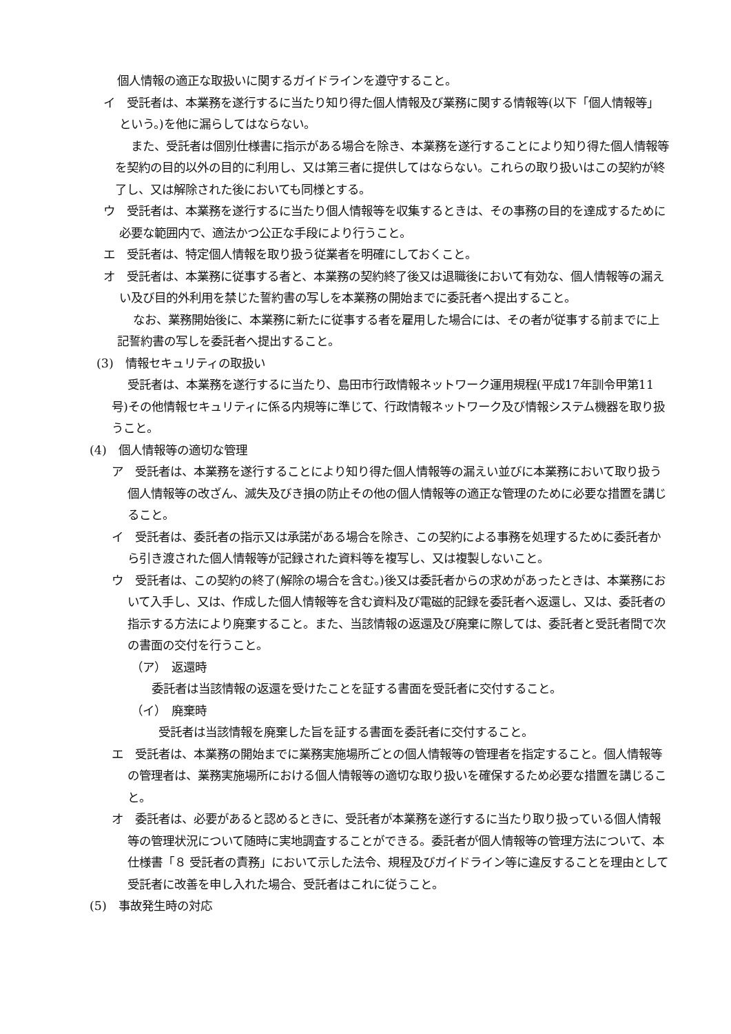個人情報の適正な取扱いに関するガイドラインを遵守すること。
イ　受託者は、本業務を遂行するに当たり知り得た個人情報及び業務に関する情報等(以下「個人情報等」という。)を他に漏らしてはならない。
また、受託者は個別仕様書に指示がある場合を除き、本業務を遂行することにより知り得た個人情報等を契約の目的以外の目的に利用し、又は第三者に提供してはならない。これらの取り扱いはこの契約が終了し、又は解除された後においても同様とする。
ウ　受託者は、本業務を遂行するに当たり個人情報等を収集するときは、その事務の目的を達成するために必要な範囲内で、適法かつ公正な手段により行うこと。
エ　受託者は、特定個人情報を取り扱う従業者を明確にしておくこと。
オ　受託者は、本業務に従事する者と、本業務の契約終了後又は退職後において有効な、個人情報等の漏えい及び目的外利用を禁じた誓約書の写しを本業務の開始までに委託者へ提出すること。
なお、業務開始後に、本業務に新たに従事する者を雇用した場合には、その者が従事する前までに上記誓約書の写しを委託者へ提出すること。
(3)　情報セキュリティの取扱い
受託者は、本業務を遂行するに当たり、島田市行政情報ネットワーク運用規程(平成17年訓令甲第11号)その他情報セキュリティに係る内規等に準じて、行政情報ネットワーク及び情報システム機器を取り扱うこと。
(4)　個人情報等の適切な管理
ア　受託者は、本業務を遂行することにより知り得た個人情報等の漏えい並びに本業務において取り扱う個人情報等の改ざん、滅失及びき損の防止その他の個人情報等の適正な管理のために必要な措置を講じること。
イ　受託者は、委託者の指示又は承諾がある場合を除き、この契約による事務を処理するために委託者から引き渡された個人情報等が記録された資料等を複写し、又は複製しないこと。
ウ　受託者は、この契約の終了(解除の場合を含む。)後又は委託者からの求めがあったときは、本業務において入手し、又は、作成した個人情報等を含む資料及び電磁的記録を委託者へ返還し、又は、委託者の指示する方法により廃棄すること。また、当該情報の返還及び廃棄に際しては、委託者と受託者間で次の書面の交付を行うこと。
（ア）　返還時
委託者は当該情報の返還を受けたことを証する書面を受託者に交付すること。
（イ）　廃棄時
受託者は当該情報を廃棄した旨を証する書面を委託者に交付すること。
エ　受託者は、本業務の開始までに業務実施場所ごとの個人情報等の管理者を指定すること。個人情報等の管理者は、業務実施場所における個人情報等の適切な取り扱いを確保するため必要な措置を講じること。
オ　委託者は、必要があると認めるときに、受託者が本業務を遂行するに当たり取り扱っている個人情報等の管理状況について随時に実地調査することができる。委託者が個人情報等の管理方法について、本仕様書「８ 受託者の責務」において示した法令、規程及びガイドライン等に違反することを理由として受託者に改善を申し入れた場合、受託者はこれに従うこと。
(5)　事故発生時の対応